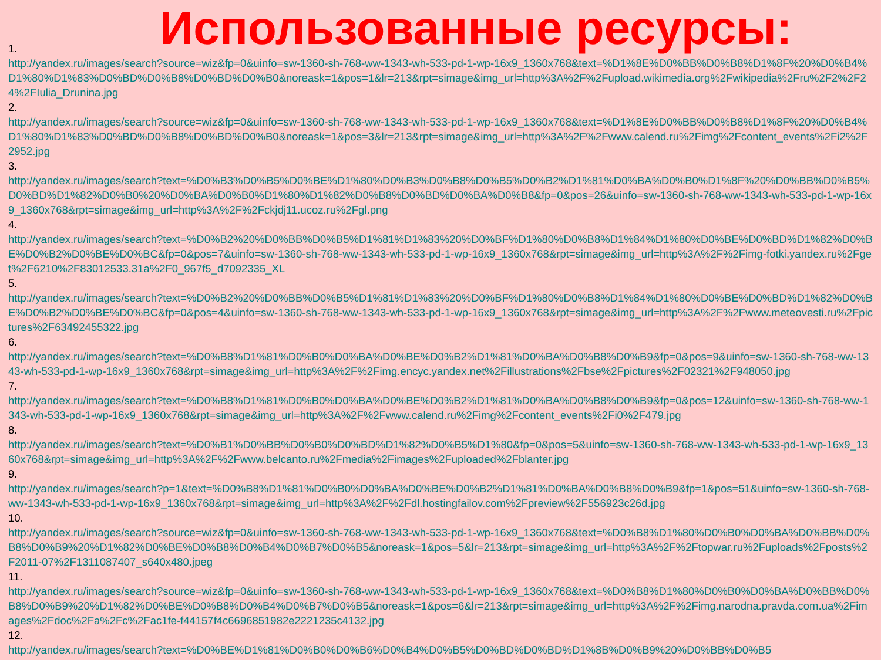Использованные ресурсы:
1.
http://yandex.ru/images/search?source=wiz&fp=0&uinfo=sw-1360-sh-768-ww-1343-wh-533-pd-1-wp-16x9_1360x768&text=%D1%8E%D0%BB%D0%B8%D1%8F%20%D0%B4%D1%80%D1%83%D0%BD%D0%B8%D0%BD%D0%B0&noreask=1&pos=1&lr=213&rpt=simage&img_url=http%3A%2F%2Fupload.wikimedia.org%2Fwikipedia%2Fru%2F2%2F24%2FIulia_Drunina.jpg
2.
http://yandex.ru/images/search?source=wiz&fp=0&uinfo=sw-1360-sh-768-ww-1343-wh-533-pd-1-wp-16x9_1360x768&text=%D1%8E%D0%BB%D0%B8%D1%8F%20%D0%B4%D1%80%D1%83%D0%BD%D0%B8%D0%BD%D0%B0&noreask=1&pos=3&lr=213&rpt=simage&img_url=http%3A%2F%2Fwww.calend.ru%2Fimg%2Fcontent_events%2Fi2%2F2952.jpg
3.
http://yandex.ru/images/search?text=%D0%B3%D0%B5%D0%BE%D1%80%D0%B3%D0%B8%D0%B5%D0%B2%D1%81%D0%BA%D0%B0%D1%8F%20%D0%BB%D0%B5%D0%BD%D1%82%D0%B0%20%D0%BA%D0%B0%D1%80%D1%82%D0%B8%D0%BD%D0%BA%D0%B8&fp=0&pos=26&uinfo=sw-1360-sh-768-ww-1343-wh-533-pd-1-wp-16x9_1360x768&rpt=simage&img_url=http%3A%2F%2Fckjdj11.ucoz.ru%2Fgl.png
4.
http://yandex.ru/images/search?text=%D0%B2%20%D0%BB%D0%B5%D1%81%D1%83%20%D0%BF%D1%80%D0%B8%D1%84%D1%80%D0%BE%D0%BD%D1%82%D0%BE%D0%B2%D0%BE%D0%BC&fp=0&pos=7&uinfo=sw-1360-sh-768-ww-1343-wh-533-pd-1-wp-16x9_1360x768&rpt=simage&img_url=http%3A%2F%2Fimg-fotki.yandex.ru%2Fget%2F6210%2F83012533.31a%2F0_967f5_d7092335_XL
5.
http://yandex.ru/images/search?text=%D0%B2%20%D0%BB%D0%B5%D1%81%D1%83%20%D0%BF%D1%80%D0%B8%D1%84%D1%80%D0%BE%D0%BD%D1%82%D0%BE%D0%B2%D0%BE%D0%BC&fp=0&pos=4&uinfo=sw-1360-sh-768-ww-1343-wh-533-pd-1-wp-16x9_1360x768&rpt=simage&img_url=http%3A%2F%2Fwww.meteovesti.ru%2Fpictures%2F63492455322.jpg
6.
http://yandex.ru/images/search?text=%D0%B8%D1%81%D0%B0%D0%BA%D0%BE%D0%B2%D1%81%D0%BA%D0%B8%D0%B9&fp=0&pos=9&uinfo=sw-1360-sh-768-ww-1343-wh-533-pd-1-wp-16x9_1360x768&rpt=simage&img_url=http%3A%2F%2Fimg.encyc.yandex.net%2Fillustrations%2Fbse%2Fpictures%2F02321%2F948050.jpg
7.
http://yandex.ru/images/search?text=%D0%B8%D1%81%D0%B0%D0%BA%D0%BE%D0%B2%D1%81%D0%BA%D0%B8%D0%B9&fp=0&pos=12&uinfo=sw-1360-sh-768-ww-1343-wh-533-pd-1-wp-16x9_1360x768&rpt=simage&img_url=http%3A%2F%2Fwww.calend.ru%2Fimg%2Fcontent_events%2Fi0%2F479.jpg
8.
http://yandex.ru/images/search?text=%D0%B1%D0%BB%D0%B0%D0%BD%D1%82%D0%B5%D1%80&fp=0&pos=5&uinfo=sw-1360-sh-768-ww-1343-wh-533-pd-1-wp-16x9_1360x768&rpt=simage&img_url=http%3A%2F%2Fwww.belcanto.ru%2Fmedia%2Fimages%2Fuploaded%2Fblanter.jpg
9.
http://yandex.ru/images/search?p=1&text=%D0%B8%D1%81%D0%B0%D0%BA%D0%BE%D0%B2%D1%81%D0%BA%D0%B8%D0%B9&fp=1&pos=51&uinfo=sw-1360-sh-768-ww-1343-wh-533-pd-1-wp-16x9_1360x768&rpt=simage&img_url=http%3A%2F%2Fdl.hostingfailov.com%2Fpreview%2F556923c26d.jpg
10.
http://yandex.ru/images/search?source=wiz&fp=0&uinfo=sw-1360-sh-768-ww-1343-wh-533-pd-1-wp-16x9_1360x768&text=%D0%B8%D1%80%D0%B0%D0%BA%D0%BB%D0%B8%D0%B9%20%D1%82%D0%BE%D0%B8%D0%B4%D0%B7%D0%B5&noreask=1&pos=5&lr=213&rpt=simage&img_url=http%3A%2F%2Ftopwar.ru%2Fuploads%2Fposts%2F2011-07%2F1311087407_s640x480.jpeg
11.
http://yandex.ru/images/search?source=wiz&fp=0&uinfo=sw-1360-sh-768-ww-1343-wh-533-pd-1-wp-16x9_1360x768&text=%D0%B8%D1%80%D0%B0%D0%BA%D0%BB%D0%B8%D0%B9%20%D1%82%D0%BE%D0%B8%D0%B4%D0%B7%D0%B5&noreask=1&pos=6&lr=213&rpt=simage&img_url=http%3A%2F%2Fimg.narodna.pravda.com.ua%2Fimages%2Fdoc%2Fa%2Fc%2Fac1fe-f44157f4c6696851982e2221235c4132.jpg
12.
http://yandex.ru/images/search?text=%D0%BE%D1%81%D0%B0%D0%B6%D0%B4%D0%B5%D0%BD%D0%BD%D1%8B%D0%B9%20%D0%BB%D0%B5